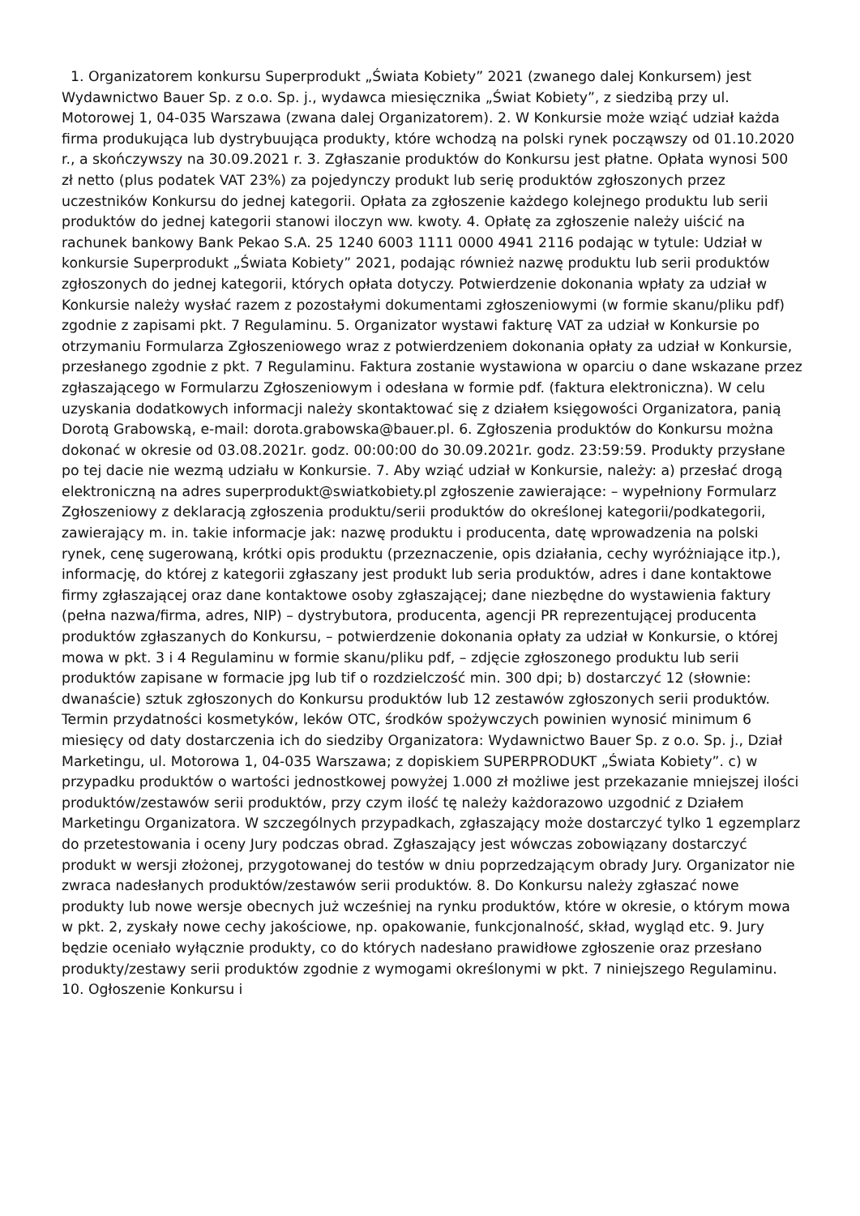1. Organizatorem konkursu Superprodukt „Świata Kobiety” 2021 (zwanego dalej Konkursem) jest Wydawnictwo Bauer Sp. z o.o. Sp. j., wydawca miesięcznika „Świat Kobiety”, z siedzibą przy ul. Motorowej 1, 04-035 Warszawa (zwana dalej Organizatorem). 2. W Konkursie może wziąć udział każda firma produkująca lub dystrybuująca produkty, które wchodzą na polski rynek począwszy od 01.10.2020 r., a skończywszy na 30.09.2021 r. 3. Zgłaszanie produktów do Konkursu jest płatne. Opłata wynosi 500 zł netto (plus podatek VAT 23%) za pojedynczy produkt lub serię produktów zgłoszonych przez uczestników Konkursu do jednej kategorii. Opłata za zgłoszenie każdego kolejnego produktu lub serii produktów do jednej kategorii stanowi iloczyn ww. kwoty. 4. Opłatę za zgłoszenie należy uiścić na rachunek bankowy Bank Pekao S.A. 25 1240 6003 1111 0000 4941 2116 podając w tytule: Udział w konkursie Superprodukt „Świata Kobiety” 2021, podając również nazwę produktu lub serii produktów zgłoszonych do jednej kategorii, których opłata dotyczy. Potwierdzenie dokonania wpłaty za udział w Konkursie należy wysłać razem z pozostałymi dokumentami zgłoszeniowymi (w formie skanu/pliku pdf) zgodnie z zapisami pkt. 7 Regulaminu. 5. Organizator wystawi fakturę VAT za udział w Konkursie po otrzymaniu Formularza Zgłoszeniowego wraz z potwierdzeniem dokonania opłaty za udział w Konkursie, przesłanego zgodnie z pkt. 7 Regulaminu. Faktura zostanie wystawiona w oparciu o dane wskazane przez zgłaszającego w Formularzu Zgłoszeniowym i odesłana w formie pdf. (faktura elektroniczna). W celu uzyskania dodatkowych informacji należy skontaktować się z działem księgowości Organizatora, panią Dorotą Grabowską, e-mail: dorota.grabowska@bauer.pl. 6. Zgłoszenia produktów do Konkursu można dokonać w okresie od 03.08.2021r. godz. 00:00:00 do 30.09.2021r. godz. 23:59:59. Produkty przysłane po tej dacie nie wezmą udziału w Konkursie. 7. Aby wziąć udział w Konkursie, należy: a) przesłać drogą elektroniczną na adres superprodukt@swiatkobiety.pl zgłoszenie zawierające: – wypełniony Formularz Zgłoszeniowy z deklaracją zgłoszenia produktu/serii produktów do określonej kategorii/podkategorii, zawierający m. in. takie informacje jak: nazwę produktu i producenta, datę wprowadzenia na polski rynek, cenę sugerowaną, krótki opis produktu (przeznaczenie, opis działania, cechy wyróżniające itp.), informację, do której z kategorii zgłaszany jest produkt lub seria produktów, adres i dane kontaktowe firmy zgłaszającej oraz dane kontaktowe osoby zgłaszającej; dane niezbędne do wystawienia faktury (pełna nazwa/firma, adres, NIP) – dystrybutora, producenta, agencji PR reprezentującej producenta produktów zgłaszanych do Konkursu, – potwierdzenie dokonania opłaty za udział w Konkursie, o której mowa w pkt. 3 i 4 Regulaminu w formie skanu/pliku pdf, – zdjęcie zgłoszonego produktu lub serii produktów zapisane w formacie jpg lub tif o rozdzielczość min. 300 dpi; b) dostarczyć 12 (słownie: dwanaście) sztuk zgłoszonych do Konkursu produktów lub 12 zestawów zgłoszonych serii produktów. Termin przydatności kosmetyków, leków OTC, środków spożywczych powinien wynosić minimum 6 miesięcy od daty dostarczenia ich do siedziby Organizatora: Wydawnictwo Bauer Sp. z o.o. Sp. j., Dział Marketingu, ul. Motorowa 1, 04-035 Warszawa; z dopiskiem SUPERPRODUKT „Świata Kobiety”. c) w przypadku produktów o wartości jednostkowej powyżej 1.000 zł możliwe jest przekazanie mniejszej ilości produktów/zestawów serii produktów, przy czym ilość tę należy każdorazowo uzgodnić z Działem Marketingu Organizatora. W szczególnych przypadkach, zgłaszający może dostarczyć tylko 1 egzemplarz do przetestowania i oceny Jury podczas obrad. Zgłaszający jest wówczas zobowiązany dostarczyć produkt w wersji złożonej, przygotowanej do testów w dniu poprzedzającym obrady Jury. Organizator nie zwraca nadesłanych produktów/zestawów serii produktów. 8. Do Konkursu należy zgłaszać nowe produkty lub nowe wersje obecnych już wcześniej na rynku produktów, które w okresie, o którym mowa w pkt. 2, zyskały nowe cechy jakościowe, np. opakowanie, funkcjonalność, skład, wygląd etc. 9. Jury będzie oceniało wyłącznie produkty, co do których nadesłano prawidłowe zgłoszenie oraz przesłano produkty/zestawy serii produktów zgodnie z wymogami określonymi w pkt. 7 niniejszego Regulaminu. 10. Ogłoszenie Konkursu i